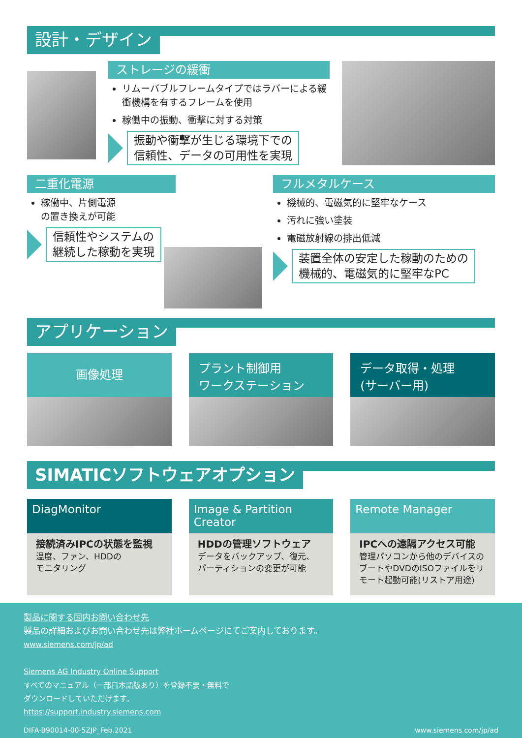設計・デザイン
ストレージの緩衝
リムーバブルフレームタイプではラバーによる緩衝機構を有するフレームを使用
稼働中の振動、衝撃に対する対策
振動や衝撃が生じる環境下での
信頼性、データの可用性を実現
二重化電源
稼働中、片側電源
の置き換えが可能
信頼性やシステムの
継続した稼動を実現
フルメタルケース
機械的、電磁気的に堅牢なケース
汚れに強い塗装
電磁放射線の排出低減
装置全体の安定した稼動のための
機械的、電磁気的に堅牢なPC
アプリケーション
画像処理
プラント制御用
ワークステーション
データ取得・処理
(サーバー用)
SIMATICソフトウェアオプション
DiagMonitor
接続済みIPCの状態を監視
温度、ファン、HDDの
モニタリング
Image & Partition
Creator
HDDの管理ソフトウェア
データをバックアップ、復元、
パーティションの変更が可能
Remote Manager
IPCへの遠隔アクセス可能
管理パソコンから他のデバイスのブートやDVDのISOファイルをリモート起動可能(リストア用途)
製品に関する国内お問い合わせ先
製品の詳細およびお問い合わせ先は弊社ホームページにてご案内しております。
www.siemens.com/jp/ad
Siemens AG Industry Online Support
すべてのマニュアル（一部日本語版あり）を登録不要・無料で
ダウンロードしていただけます。
https://support.industry.siemens.com
DIFA-B90014-00-5ZJP_Feb.2021 www.siemens.com/jp/ad